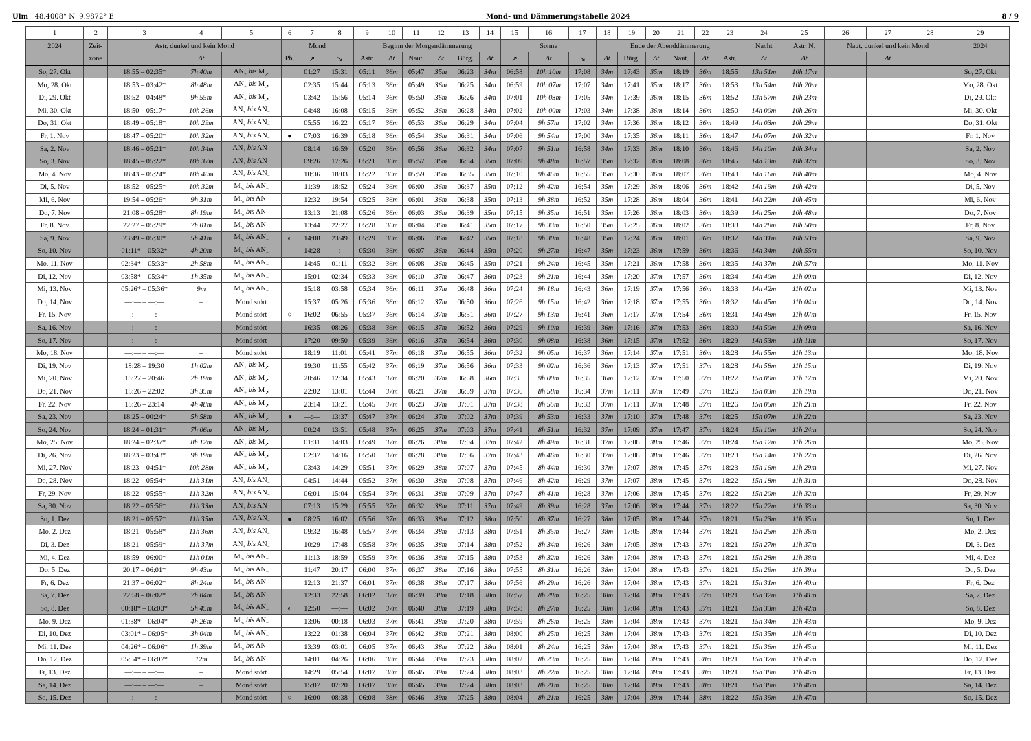Ulm 48.4008° N 9.9872° E Mond- und Dämmerungstabelle 2024 8 / 9
| 1 | 2 | 3 | 4 | 5 | 6 | 7 | 8 | 9 | 10 | 11 | 12 | 13 | 14 | 15 | 16 | 17 | 18 | 19 | 20 | 21 | 22 | 23 | 24 | 25 | 26 | 27 | 28 | 29 |
| --- | --- | --- | --- | --- | --- | --- | --- | --- | --- | --- | --- | --- | --- | --- | --- | --- | --- | --- | --- | --- | --- | --- | --- | --- | --- | --- | --- | --- |
| 2024 | Zeit- | Astr. dunkel und kein Mond | | | Mond | | | Beginn der Morgendämmerung | | | | | | Sonne | | | Ende der Abenddämmerung | | | | | | Nacht | Astr. N. | Naut. dunkel und kein Mond | | | 2024 |
| | zone | | Δt | | Ph. | ↗ | ↘ | Astr. | Δt | Naut. | Δt | Bürg. | Δt | ↗ | Δt | ↘ | Δt | Bürg. | Δt | Naut. | Δt | Astr. | Δt | Δt | | Δt | | |
| So, 27. Okt | | 18:55 – 02:35* | 7h 40m | AN<sub>+</sub> bis M<sub>↗</sub> | | 01:27 | 15:31 | 05:11 | 36m | 05:47 | 35m | 06:23 | 34m | 06:58 | 10h 10m | 17:08 | 34m | 17:43 | 35m | 18:19 | 36m | 18:55 | 13h 51m | 10h 17m | | | | So, 27. Okt |
| Mo, 28. Okt | | 18:53 – 03:42* | 8h 48m | AN<sub>+</sub> bis M<sub>↗</sub> | | 02:35 | 15:44 | 05:13 | 36m | 05:49 | 36m | 06:25 | 34m | 06:59 | 10h 07m | 17:07 | 34m | 17:41 | 35m | 18:17 | 36m | 18:53 | 13h 54m | 10h 20m | | | | Mo, 28. Okt |
| Di, 29. Okt | | 18:52 – 04:48* | 9h 55m | AN<sub>+</sub> bis M<sub>↗</sub> | | 03:42 | 15:56 | 05:14 | 36m | 05:50 | 36m | 06:26 | 34m | 07:01 | 10h 03m | 17:05 | 34m | 17:39 | 36m | 18:15 | 36m | 18:52 | 13h 57m | 10h 23m | | | | Di, 29. Okt |
| Mi, 30. Okt | | 18:50 – 05:17* | 10h 26m | AN<sub>+</sub> bis AN<sub>−</sub> | | 04:48 | 16:08 | 05:15 | 36m | 05:52 | 36m | 06:28 | 34m | 07:02 | 10h 00m | 17:03 | 34m | 17:38 | 36m | 18:14 | 36m | 18:50 | 14h 00m | 10h 26m | | | | Mi, 30. Okt |
| Do, 31. Okt | | 18:49 – 05:18* | 10h 29m | AN<sub>+</sub> bis AN<sub>−</sub> | | 05:55 | 16:22 | 05:17 | 36m | 05:53 | 36m | 06:29 | 34m | 07:04 | 9h 57m | 17:02 | 34m | 17:36 | 36m | 18:12 | 36m | 18:49 | 14h 03m | 10h 29m | | | | Do, 31. Okt |
| Fr, 1. Nov | | 18:47 – 05:20* | 10h 32m | AN<sub>+</sub> bis AN<sub>−</sub> | ● | 07:03 | 16:39 | 05:18 | 36m | 05:54 | 36m | 06:31 | 34m | 07:06 | 9h 54m | 17:00 | 34m | 17:35 | 36m | 18:11 | 36m | 18:47 | 14h 07m | 10h 32m | | | | Fr, 1. Nov |
| Sa, 2. Nov | | 18:46 – 05:21* | 10h 34m | AN<sub>+</sub> bis AN<sub>−</sub> | | 08:14 | 16:59 | 05:20 | 36m | 05:56 | 36m | 06:32 | 34m | 07:07 | 9h 51m | 16:58 | 34m | 17:33 | 36m | 18:10 | 36m | 18:46 | 14h 10m | 10h 34m | | | | Sa, 2. Nov |
| So, 3. Nov | | 18:45 – 05:22* | 10h 37m | AN<sub>+</sub> bis AN<sub>−</sub> | | 09:26 | 17:26 | 05:21 | 36m | 05:57 | 36m | 06:34 | 35m | 07:09 | 9h 48m | 16:57 | 35m | 17:32 | 36m | 18:08 | 36m | 18:45 | 14h 13m | 10h 37m | | | | So, 3. Nov |
| Mo, 4. Nov | | 18:43 – 05:24* | 10h 40m | AN<sub>+</sub> bis AN<sub>−</sub> | | 10:36 | 18:03 | 05:22 | 36m | 05:59 | 36m | 06:35 | 35m | 07:10 | 9h 45m | 16:55 | 35m | 17:30 | 36m | 18:07 | 36m | 18:43 | 14h 16m | 10h 40m | | | | Mo, 4. Nov |
| Di, 5. Nov | | 18:52 – 05:25* | 10h 32m | M<sub>↘</sub> bis AN<sub>−</sub> | | 11:39 | 18:52 | 05:24 | 36m | 06:00 | 36m | 06:37 | 35m | 07:12 | 9h 42m | 16:54 | 35m | 17:29 | 36m | 18:06 | 36m | 18:42 | 14h 19m | 10h 42m | | | | Di, 5. Nov |
| Mi, 6. Nov | | 19:54 – 05:26* | 9h 31m | M<sub>↘</sub> bis AN<sub>−</sub> | | 12:32 | 19:54 | 05:25 | 36m | 06:01 | 36m | 06:38 | 35m | 07:13 | 9h 38m | 16:52 | 35m | 17:28 | 36m | 18:04 | 36m | 18:41 | 14h 22m | 10h 45m | | | | Mi, 6. Nov |
| Do, 7. Nov | | 21:08 – 05:28* | 8h 19m | M<sub>↘</sub> bis AN<sub>−</sub> | | 13:13 | 21:08 | 05:26 | 36m | 06:03 | 36m | 06:39 | 35m | 07:15 | 9h 35m | 16:51 | 35m | 17:26 | 36m | 18:03 | 36m | 18:39 | 14h 25m | 10h 48m | | | | Do, 7. Nov |
| Fr, 8. Nov | | 22:27 – 05:29* | 7h 01m | M<sub>↘</sub> bis AN<sub>−</sub> | | 13:44 | 22:27 | 05:28 | 36m | 06:04 | 36m | 06:41 | 35m | 07:17 | 9h 33m | 16:50 | 35m | 17:25 | 36m | 18:02 | 36m | 18:38 | 14h 28m | 10h 50m | | | | Fr, 8. Nov |
| Sa, 9. Nov | | 23:49 – 05:30* | 5h 41m | M<sub>↘</sub> bis AN<sub>−</sub> | ◐ | 14:08 | 23:49 | 05:29 | 36m | 06:06 | 36m | 06:42 | 35m | 07:18 | 9h 30m | 16:48 | 35m | 17:24 | 36m | 18:01 | 36m | 18:37 | 14h 31m | 10h 53m | | | | Sa, 9. Nov |
| So, 10. Nov | | 01:11* – 05:32* | 4h 20m | M<sub>↘</sub> bis AN<sub>−</sub> | | 14:28 | —:— | 05:30 | 36m | 06:07 | 36m | 06:44 | 35m | 07:20 | 9h 27m | 16:47 | 35m | 17:23 | 36m | 17:59 | 36m | 18:36 | 14h 34m | 10h 55m | | | | So, 10. Nov |
| Mo, 11. Nov | | 02:34* – 05:33* | 2h 58m | M<sub>↘</sub> bis AN<sub>−</sub> | | 14:45 | 01:11 | 05:32 | 36m | 06:08 | 36m | 06:45 | 35m | 07:21 | 9h 24m | 16:45 | 35m | 17:21 | 36m | 17:58 | 36m | 18:35 | 14h 37m | 10h 57m | | | | Mo, 11. Nov |
| Di, 12. Nov | | 03:58* – 05:34* | 1h 35m | M<sub>↘</sub> bis AN<sub>−</sub> | | 15:01 | 02:34 | 05:33 | 36m | 06:10 | 37m | 06:47 | 36m | 07:23 | 9h 21m | 16:44 | 35m | 17:20 | 37m | 17:57 | 36m | 18:34 | 14h 40m | 11h 00m | | | | Di, 12. Nov |
| Mi, 13. Nov | | 05:26* – 05:36* | 9m | M<sub>↘</sub> bis AN<sub>−</sub> | | 15:18 | 03:58 | 05:34 | 36m | 06:11 | 37m | 06:48 | 36m | 07:24 | 9h 18m | 16:43 | 36m | 17:19 | 37m | 17:56 | 36m | 18:33 | 14h 42m | 11h 02m | | | | Mi, 13. Nov |
| Do, 14. Nov | | —:— – —:— | – | Mond stört | | 15:37 | 05:26 | 05:36 | 36m | 06:12 | 37m | 06:50 | 36m | 07:26 | 9h 15m | 16:42 | 36m | 17:18 | 37m | 17:55 | 36m | 18:32 | 14h 45m | 11h 04m | | | | Do, 14. Nov |
| Fr, 15. Nov | | —:— – —:— | – | Mond stört | ○ | 16:02 | 06:55 | 05:37 | 36m | 06:14 | 37m | 06:51 | 36m | 07:27 | 9h 13m | 16:41 | 36m | 17:17 | 37m | 17:54 | 36m | 18:31 | 14h 48m | 11h 07m | | | | Fr, 15. Nov |
| Sa, 16. Nov | | —:— – —:— | – | Mond stört | | 16:35 | 08:26 | 05:38 | 36m | 06:15 | 37m | 06:52 | 36m | 07:29 | 9h 10m | 16:39 | 36m | 17:16 | 37m | 17:53 | 36m | 18:30 | 14h 50m | 11h 09m | | | | Sa, 16. Nov |
| So, 17. Nov | | —:— – —:— | – | Mond stört | | 17:20 | 09:50 | 05:39 | 36m | 06:16 | 37m | 06:54 | 36m | 07:30 | 9h 08m | 16:38 | 36m | 17:15 | 37m | 17:52 | 36m | 18:29 | 14h 53m | 11h 11m | | | | So, 17. Nov |
| Mo, 18. Nov | | —:— – —:— | – | Mond stört | | 18:19 | 11:01 | 05:41 | 37m | 06:18 | 37m | 06:55 | 36m | 07:32 | 9h 05m | 16:37 | 36m | 17:14 | 37m | 17:51 | 36m | 18:28 | 14h 55m | 11h 13m | | | | Mo, 18. Nov |
| Di, 19. Nov | | 18:28 – 19:30 | 1h 02m | AN<sub>+</sub> bis M<sub>↗</sub> | | 19:30 | 11:55 | 05:42 | 37m | 06:19 | 37m | 06:56 | 36m | 07:33 | 9h 02m | 16:36 | 36m | 17:13 | 37m | 17:51 | 37m | 18:28 | 14h 58m | 11h 15m | | | | Di, 19. Nov |
| Mi, 20. Nov | | 18:27 – 20:46 | 2h 19m | AN<sub>+</sub> bis M<sub>↗</sub> | | 20:46 | 12:34 | 05:43 | 37m | 06:20 | 37m | 06:58 | 36m | 07:35 | 9h 00m | 16:35 | 36m | 17:12 | 37m | 17:50 | 37m | 18:27 | 15h 00m | 11h 17m | | | | Mi, 20. Nov |
| Do, 21. Nov | | 18:26 – 22:02 | 3h 35m | AN<sub>+</sub> bis M<sub>↗</sub> | | 22:02 | 13:01 | 05:44 | 37m | 06:21 | 37m | 06:59 | 37m | 07:36 | 8h 58m | 16:34 | 37m | 17:11 | 37m | 17:49 | 37m | 18:26 | 15h 03m | 11h 19m | | | | Do, 21. Nov |
| Fr, 22. Nov | | 18:26 – 23:14 | 4h 48m | AN<sub>+</sub> bis M<sub>↗</sub> | | 23:14 | 13:21 | 05:45 | 37m | 06:23 | 37m | 07:01 | 37m | 07:38 | 8h 55m | 16:33 | 37m | 17:11 | 37m | 17:48 | 37m | 18:26 | 15h 05m | 11h 21m | | | | Fr, 22. Nov |
| Sa, 23. Nov | | 18:25 – 00:24* | 5h 58m | AN<sub>+</sub> bis M<sub>↗</sub> | ◑ | —:— | 13:37 | 05:47 | 37m | 06:24 | 37m | 07:02 | 37m | 07:39 | 8h 53m | 16:33 | 37m | 17:10 | 37m | 17:48 | 37m | 18:25 | 15h 07m | 11h 22m | | | | Sa, 23. Nov |
| So, 24. Nov | | 18:24 – 01:31* | 7h 06m | AN<sub>+</sub> bis M<sub>↗</sub> | | 00:24 | 13:51 | 05:48 | 37m | 06:25 | 37m | 07:03 | 37m | 07:41 | 8h 51m | 16:32 | 37m | 17:09 | 37m | 17:47 | 37m | 18:24 | 15h 10m | 11h 24m | | | | So, 24. Nov |
| Mo, 25. Nov | | 18:24 – 02:37* | 8h 12m | AN<sub>+</sub> bis M<sub>↗</sub> | | 01:31 | 14:03 | 05:49 | 37m | 06:26 | 38m | 07:04 | 37m | 07:42 | 8h 49m | 16:31 | 37m | 17:08 | 38m | 17:46 | 37m | 18:24 | 15h 12m | 11h 26m | | | | Mo, 25. Nov |
| Di, 26. Nov | | 18:23 – 03:43* | 9h 19m | AN<sub>+</sub> bis M<sub>↗</sub> | | 02:37 | 14:16 | 05:50 | 37m | 06:28 | 38m | 07:06 | 37m | 07:43 | 8h 46m | 16:30 | 37m | 17:08 | 38m | 17:46 | 37m | 18:23 | 15h 14m | 11h 27m | | | | Di, 26. Nov |
| Mi, 27. Nov | | 18:23 – 04:51* | 10h 28m | AN<sub>+</sub> bis M<sub>↗</sub> | | 03:43 | 14:29 | 05:51 | 37m | 06:29 | 38m | 07:07 | 37m | 07:45 | 8h 44m | 16:30 | 37m | 17:07 | 38m | 17:45 | 37m | 18:23 | 15h 16m | 11h 29m | | | | Mi, 27. Nov |
| Do, 28. Nov | | 18:22 – 05:54* | 11h 31m | AN<sub>+</sub> bis AN<sub>−</sub> | | 04:51 | 14:44 | 05:52 | 37m | 06:30 | 38m | 07:08 | 37m | 07:46 | 8h 42m | 16:29 | 37m | 17:07 | 38m | 17:45 | 37m | 18:22 | 15h 18m | 11h 31m | | | | Do, 28. Nov |
| Fr, 29. Nov | | 18:22 – 05:55* | 11h 32m | AN<sub>+</sub> bis AN<sub>−</sub> | | 06:01 | 15:04 | 05:54 | 37m | 06:31 | 38m | 07:09 | 37m | 07:47 | 8h 41m | 16:28 | 37m | 17:06 | 38m | 17:45 | 37m | 18:22 | 15h 20m | 11h 32m | | | | Fr, 29. Nov |
| Sa, 30. Nov | | 18:22 – 05:56* | 11h 33m | AN<sub>+</sub> bis AN<sub>−</sub> | | 07:13 | 15:29 | 05:55 | 37m | 06:32 | 38m | 07:11 | 37m | 07:49 | 8h 39m | 16:28 | 37m | 17:06 | 38m | 17:44 | 37m | 18:22 | 15h 22m | 11h 33m | | | | Sa, 30. Nov |
| So, 1. Dez | | 18:21 – 05:57* | 11h 35m | AN<sub>+</sub> bis AN<sub>−</sub> | ● | 08:25 | 16:02 | 05:56 | 37m | 06:33 | 38m | 07:12 | 38m | 07:50 | 8h 37m | 16:27 | 38m | 17:05 | 38m | 17:44 | 37m | 18:21 | 15h 23m | 11h 35m | | | | So, 1. Dez |
| Mo, 2. Dez | | 18:21 – 05:58* | 11h 36m | AN<sub>+</sub> bis AN<sub>−</sub> | | 09:32 | 16:48 | 05:57 | 37m | 06:34 | 38m | 07:13 | 38m | 07:51 | 8h 35m | 16:27 | 38m | 17:05 | 38m | 17:44 | 37m | 18:21 | 15h 25m | 11h 36m | | | | Mo, 2. Dez |
| Di, 3. Dez | | 18:21 – 05:59* | 11h 37m | AN<sub>+</sub> bis AN<sub>−</sub> | | 10:29 | 17:48 | 05:58 | 37m | 06:35 | 38m | 07:14 | 38m | 07:52 | 8h 34m | 16:26 | 38m | 17:05 | 38m | 17:43 | 37m | 18:21 | 15h 27m | 11h 37m | | | | Di, 3. Dez |
| Mi, 4. Dez | | 18:59 – 06:00* | 11h 01m | M<sub>↘</sub> bis AN<sub>−</sub> | | 11:13 | 18:59 | 05:59 | 37m | 06:36 | 38m | 07:15 | 38m | 07:53 | 8h 32m | 16:26 | 38m | 17:04 | 38m | 17:43 | 37m | 18:21 | 15h 28m | 11h 38m | | | | Mi, 4. Dez |
| Do, 5. Dez | | 20:17 – 06:01* | 9h 43m | M<sub>↘</sub> bis AN<sub>−</sub> | | 11:47 | 20:17 | 06:00 | 37m | 06:37 | 38m | 07:16 | 38m | 07:55 | 8h 31m | 16:26 | 38m | 17:04 | 38m | 17:43 | 37m | 18:21 | 15h 29m | 11h 39m | | | | Do, 5. Dez |
| Fr, 6. Dez | | 21:37 – 06:02* | 8h 24m | M<sub>↘</sub> bis AN<sub>−</sub> | | 12:13 | 21:37 | 06:01 | 37m | 06:38 | 38m | 07:17 | 38m | 07:56 | 8h 29m | 16:26 | 38m | 17:04 | 38m | 17:43 | 37m | 18:21 | 15h 31m | 11h 40m | | | | Fr, 6. Dez |
| Sa, 7. Dez | | 22:58 – 06:02* | 7h 04m | M<sub>↘</sub> bis AN<sub>−</sub> | | 12:33 | 22:58 | 06:02 | 37m | 06:39 | 38m | 07:18 | 38m | 07:57 | 8h 28m | 16:25 | 38m | 17:04 | 38m | 17:43 | 37m | 18:21 | 15h 32m | 11h 41m | | | | Sa, 7. Dez |
| So, 8. Dez | | 00:18* – 06:03* | 5h 45m | M<sub>↘</sub> bis AN<sub>−</sub> | ◐ | 12:50 | —:— | 06:02 | 37m | 06:40 | 38m | 07:19 | 38m | 07:58 | 8h 27m | 16:25 | 38m | 17:04 | 38m | 17:43 | 37m | 18:21 | 15h 33m | 11h 42m | | | | So, 8. Dez |
| Mo, 9. Dez | | 01:38* – 06:04* | 4h 26m | M<sub>↘</sub> bis AN<sub>−</sub> | | 13:06 | 00:18 | 06:03 | 37m | 06:41 | 38m | 07:20 | 38m | 07:59 | 8h 26m | 16:25 | 38m | 17:04 | 38m | 17:43 | 37m | 18:21 | 15h 34m | 11h 43m | | | | Mo, 9. Dez |
| Di, 10. Dez | | 03:01* – 06:05* | 3h 04m | M<sub>↘</sub> bis AN<sub>−</sub> | | 13:22 | 01:38 | 06:04 | 37m | 06:42 | 38m | 07:21 | 38m | 08:00 | 8h 25m | 16:25 | 38m | 17:04 | 38m | 17:43 | 37m | 18:21 | 15h 35m | 11h 44m | | | | Di, 10. Dez |
| Mi, 11. Dez | | 04:26* – 06:06* | 1h 39m | M<sub>↘</sub> bis AN<sub>−</sub> | | 13:39 | 03:01 | 06:05 | 37m | 06:43 | 38m | 07:22 | 38m | 08:01 | 8h 24m | 16:25 | 38m | 17:04 | 38m | 17:43 | 37m | 18:21 | 15h 36m | 11h 45m | | | | Mi, 11. Dez |
| Do, 12. Dez | | 05:54* – 06:07* | 12m | M<sub>↘</sub> bis AN<sub>−</sub> | | 14:01 | 04:26 | 06:06 | 38m | 06:44 | 39m | 07:23 | 38m | 08:02 | 8h 23m | 16:25 | 38m | 17:04 | 39m | 17:43 | 38m | 18:21 | 15h 37m | 11h 45m | | | | Do, 12. Dez |
| Fr, 13. Dez | | —:— – —:— | – | Mond stört | | 14:29 | 05:54 | 06:07 | 38m | 06:45 | 39m | 07:24 | 38m | 08:03 | 8h 22m | 16:25 | 38m | 17:04 | 39m | 17:43 | 38m | 18:21 | 15h 38m | 11h 46m | | | | Fr, 13. Dez |
| Sa, 14. Dez | | —:— – —:— | – | Mond stört | | 15:07 | 07:20 | 06:07 | 38m | 06:45 | 39m | 07:24 | 38m | 08:03 | 8h 21m | 16:25 | 38m | 17:04 | 39m | 17:43 | 38m | 18:21 | 15h 38m | 11h 46m | | | | Sa, 14. Dez |
| So, 15. Dez | | —:— – —:— | – | Mond stört | ○ | 16:00 | 08:38 | 06:08 | 38m | 06:46 | 39m | 07:25 | 38m | 08:04 | 8h 21m | 16:25 | 38m | 17:04 | 39m | 17:44 | 38m | 18:22 | 15h 39m | 11h 47m | | | | So, 15. Dez |